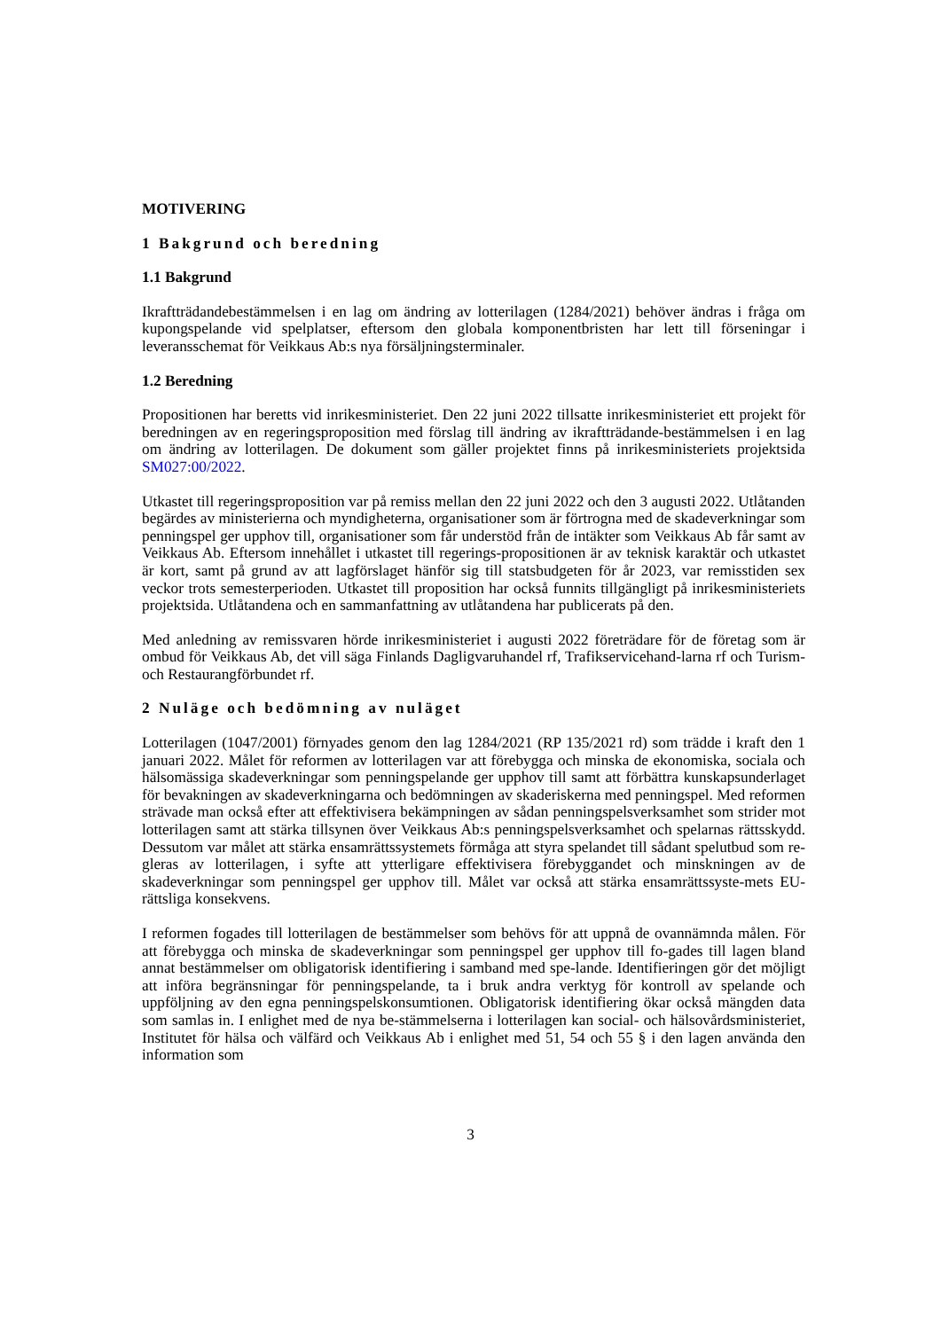MOTIVERING
1 Bakgrund och beredning
1.1 Bakgrund
Ikraftträdandebestämmelsen i en lag om ändring av lotterilagen (1284/2021) behöver ändras i fråga om kupongspelande vid spelplatser, eftersom den globala komponentbristen har lett till förseningar i leveransschemat för Veikkaus Ab:s nya försäljningsterminaler.
1.2 Beredning
Propositionen har beretts vid inrikesministeriet. Den 22 juni 2022 tillsatte inrikesministeriet ett projekt för beredningen av en regeringsproposition med förslag till ändring av ikraftträdande-bestämmelsen i en lag om ändring av lotterilagen. De dokument som gäller projektet finns på inrikesministeriets projektsida SM027:00/2022.
Utkastet till regeringsproposition var på remiss mellan den 22 juni 2022 och den 3 augusti 2022. Utlåtanden begärdes av ministerierna och myndigheterna, organisationer som är förtrogna med de skadeverkningar som penningspel ger upphov till, organisationer som får understöd från de intäkter som Veikkaus Ab får samt av Veikkaus Ab. Eftersom innehållet i utkastet till regerings-propositionen är av teknisk karaktär och utkastet är kort, samt på grund av att lagförslaget hänför sig till statsbudgeten för år 2023, var remisstiden sex veckor trots semesterperioden. Utkastet till proposition har också funnits tillgängligt på inrikesministeriets projektsida. Utlåtandena och en sammanfattning av utlåtandena har publicerats på den.
Med anledning av remissvaren hörde inrikesministeriet i augusti 2022 företrädare för de företag som är ombud för Veikkaus Ab, det vill säga Finlands Dagligvaruhandel rf, Trafikservicehand-larna rf och Turism- och Restaurangförbundet rf.
2 Nuläge och bedömning av nuläget
Lotterilagen (1047/2001) förnyades genom den lag 1284/2021 (RP 135/2021 rd) som trädde i kraft den 1 januari 2022. Målet för reformen av lotterilagen var att förebygga och minska de ekonomiska, sociala och hälsomässiga skadeverkningar som penningspelande ger upphov till samt att förbättra kunskapsunderlaget för bevakningen av skadeverkningarna och bedömningen av skaderiskerna med penningspel. Med reformen strävade man också efter att effektivisera bekämpningen av sådan penningspelsverksamhet som strider mot lotterilagen samt att stärka tillsynen över Veikkaus Ab:s penningspelsverksamhet och spelarnas rättsskydd. Dessutom var målet att stärka ensamrättssystemets förmåga att styra spelandet till sådant spelutbud som re-gleras av lotterilagen, i syfte att ytterligare effektivisera förebyggandet och minskningen av de skadeverkningar som penningspel ger upphov till. Målet var också att stärka ensamrättssyste-mets EU-rättsliga konsekvens.
I reformen fogades till lotterilagen de bestämmelser som behövs för att uppnå de ovannämnda målen. För att förebygga och minska de skadeverkningar som penningspel ger upphov till fo-gades till lagen bland annat bestämmelser om obligatorisk identifiering i samband med spe-lande. Identifieringen gör det möjligt att införa begränsningar för penningspelande, ta i bruk andra verktyg för kontroll av spelande och uppföljning av den egna penningspelskonsumtionen. Obligatorisk identifiering ökar också mängden data som samlas in. I enlighet med de nya be-stämmelserna i lotterilagen kan social- och hälsovårdsministeriet, Institutet för hälsa och välfärd och Veikkaus Ab i enlighet med 51, 54 och 55 § i den lagen använda den information som
3